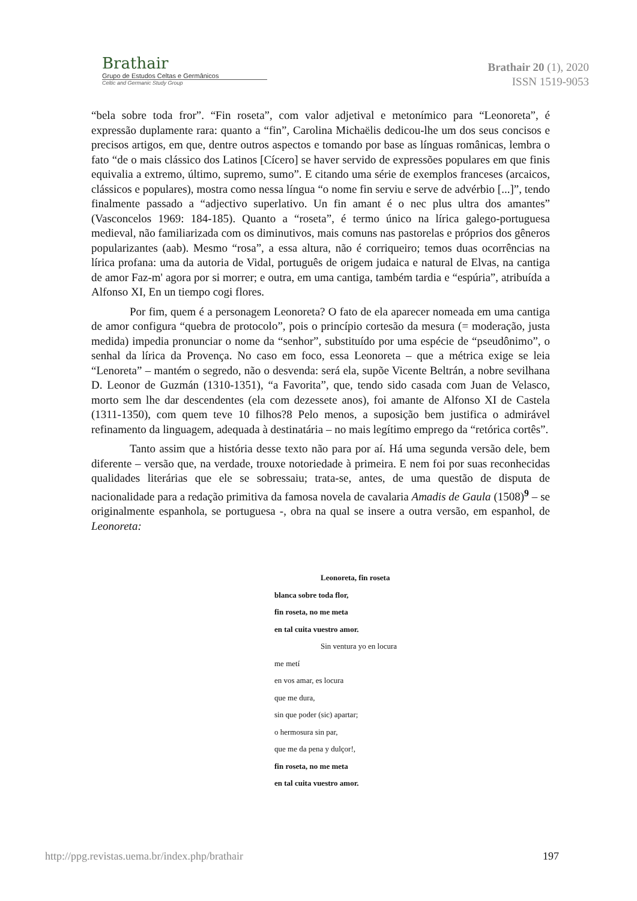Brathair
Grupo de Estudos Celtas e Germânicos
Celtic and Germanic Study Group
Brathair 20 (1), 2020
ISSN 1519-9053
“bela sobre toda fror”. “Fin roseta”, com valor adjetival e metonímico para “Leonoreta”, é expressão duplamente rara: quanto a “fin”, Carolina Michaëlis dedicou-lhe um dos seus concisos e precisos artigos, em que, dentre outros aspectos e tomando por base as línguas românicas, lembra o fato “de o mais clássico dos Latinos [Cícero] se haver servido de expressões populares em que finis equivalia a extremo, último, supremo, sumo”. E citando uma série de exemplos franceses (arcaicos, clássicos e populares), mostra como nessa língua “o nome fin serviu e serve de advérbio [...]”, tendo finalmente passado a “adjectivo superlativo. Un fin amant é o nec plus ultra dos amantes” (Vasconcelos 1969: 184-185). Quanto a “roseta”, é termo único na lírica galego-portuguesa medieval, não familiarizada com os diminutivos, mais comuns nas pastorelas e próprios dos gêneros popularizantes (aab). Mesmo “rosa”, a essa altura, não é corriqueiro; temos duas ocorrências na lírica profana: uma da autoria de Vidal, português de origem judaica e natural de Elvas, na cantiga de amor Faz-m' agora por si morrer; e outra, em uma cantiga, também tardia e “espúria”, atribuída a Alfonso XI, En un tiempo cogi flores.
Por fim, quem é a personagem Leonoreta? O fato de ela aparecer nomeada em uma cantiga de amor configura “quebra de protocolo”, pois o princípio cortesão da mesura (= moderação, justa medida) impedia pronunciar o nome da “senhor”, substituído por uma espécie de “pseudônimo”, o senhal da lírica da Provença. No caso em foco, essa Leonoreta – que a métrica exige se leia “Lenoreta” – mantém o segredo, não o desvenda: será ela, supõe Vicente Beltrán, a nobre sevilhana D. Leonor de Guzmán (1310-1351), “a Favorita”, que, tendo sido casada com Juan de Velasco, morto sem lhe dar descendentes (ela com dezessete anos), foi amante de Alfonso XI de Castela (1311-1350), com quem teve 10 filhos?8 Pelo menos, a suposição bem justifica o admirável refinamento da linguagem, adequada à destinatária – no mais legítimo emprego da “retórica cortês”.
Tanto assim que a história desse texto não para por aí. Há uma segunda versão dele, bem diferente – versão que, na verdade, trouxe notoriedade à primeira. E nem foi por suas reconhecidas qualidades literárias que ele se sobressaiu; trata-se, antes, de uma questão de disputa de nacionalidade para a redação primitiva da famosa novela de cavalaria Amadis de Gaula (1508)<sup>9</sup> – se originalmente espanhola, se portuguesa -, obra na qual se insere a outra versão, em espanhol, de Leonoreta:
Leonoreta, fin roseta
blanca sobre toda flor,
fin roseta, no me meta
en tal cuita vuestro amor.
Sin ventura yo en locura
me metí
en vos amar, es locura
que me dura,
sin que poder (sic) apartar;
o hermosura sin par,
que me da pena y dulçor!,
fin roseta, no me meta
en tal cuita vuestro amor.
http://ppg.revistas.uema.br/index.php/brathair 197